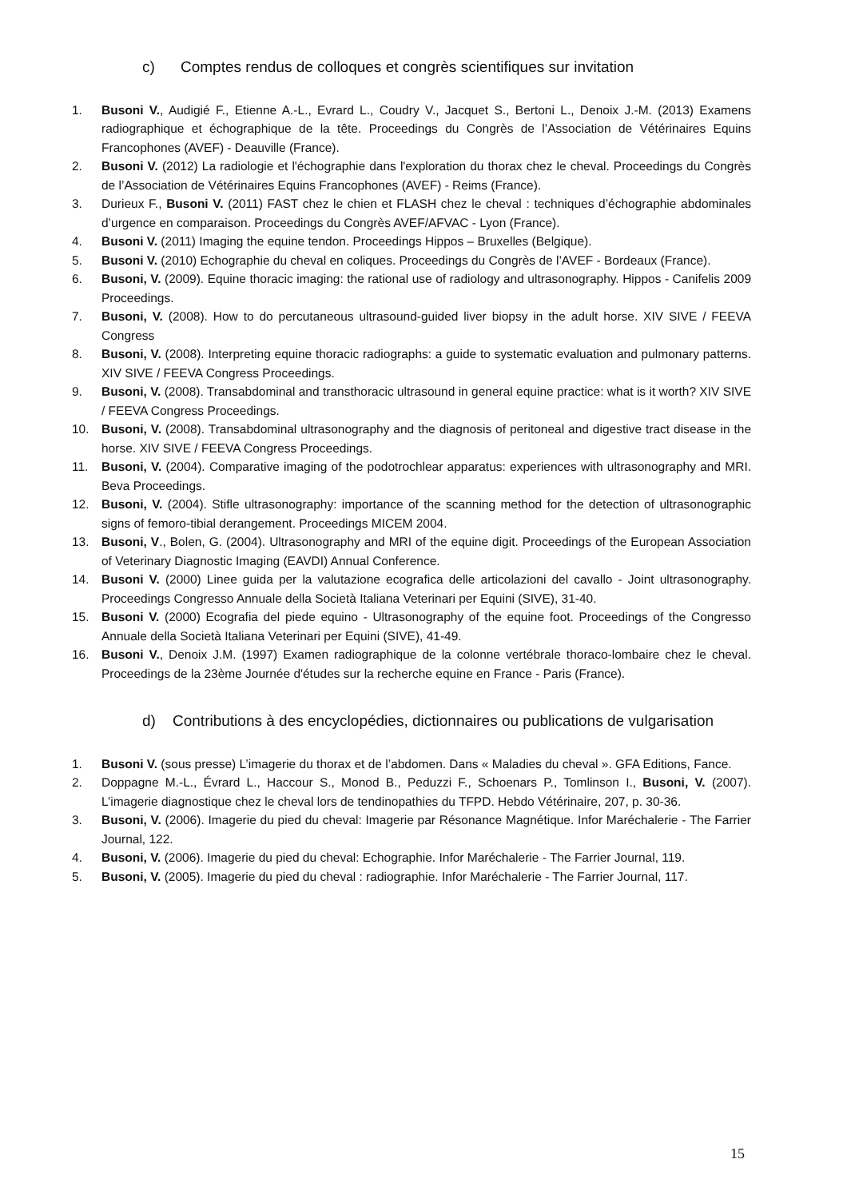c) Comptes rendus de colloques et congrès scientifiques sur invitation
1. Busoni V., Audigié F., Etienne A.-L., Evrard L., Coudry V., Jacquet S., Bertoni L., Denoix J.-M. (2013) Examens radiographique et échographique de la tête. Proceedings du Congrès de l’Association de Vétérinaires Equins Francophones (AVEF) - Deauville (France).
2. Busoni V. (2012) La radiologie et l'échographie dans l'exploration du thorax chez le cheval. Proceedings du Congrès de l’Association de Vétérinaires Equins Francophones (AVEF) - Reims (France).
3. Durieux F., Busoni V. (2011) FAST chez le chien et FLASH chez le cheval : techniques d’échographie abdominales d’urgence en comparaison. Proceedings du Congrès AVEF/AFVAC - Lyon (France).
4. Busoni V. (2011) Imaging the equine tendon. Proceedings Hippos – Bruxelles (Belgique).
5. Busoni V. (2010) Echographie du cheval en coliques. Proceedings du Congrès de l’AVEF - Bordeaux (France).
6. Busoni, V. (2009). Equine thoracic imaging: the rational use of radiology and ultrasonography. Hippos - Canifelis 2009 Proceedings.
7. Busoni, V. (2008). How to do percutaneous ultrasound-guided liver biopsy in the adult horse. XIV SIVE / FEEVA Congress
8. Busoni, V. (2008). Interpreting equine thoracic radiographs: a guide to systematic evaluation and pulmonary patterns. XIV SIVE / FEEVA Congress Proceedings.
9. Busoni, V. (2008). Transabdominal and transthoracic ultrasound in general equine practice: what is it worth? XIV SIVE / FEEVA Congress Proceedings.
10. Busoni, V. (2008). Transabdominal ultrasonography and the diagnosis of peritoneal and digestive tract disease in the horse. XIV SIVE / FEEVA Congress Proceedings.
11. Busoni, V. (2004). Comparative imaging of the podotrochlear apparatus: experiences with ultrasonography and MRI. Beva Proceedings.
12. Busoni, V. (2004). Stifle ultrasonography: importance of the scanning method for the detection of ultrasonographic signs of femoro-tibial derangement. Proceedings MICEM 2004.
13. Busoni, V., Bolen, G. (2004). Ultrasonography and MRI of the equine digit. Proceedings of the European Association of Veterinary Diagnostic Imaging (EAVDI) Annual Conference.
14. Busoni V. (2000) Linee guida per la valutazione ecografica delle articolazioni del cavallo - Joint ultrasonography. Proceedings Congresso Annuale della Società Italiana Veterinari per Equini (SIVE), 31-40.
15. Busoni V. (2000) Ecografia del piede equino - Ultrasonography of the equine foot. Proceedings of the Congresso Annuale della Società Italiana Veterinari per Equini (SIVE), 41-49.
16. Busoni V., Denoix J.M. (1997) Examen radiographique de la colonne vertébrale thoraco-lombaire chez le cheval. Proceedings de la 23ème Journée d'études sur la recherche equine en France - Paris (France).
d) Contributions à des encyclopédies, dictionnaires ou publications de vulgarisation
1. Busoni V. (sous presse) L’imagerie du thorax et de l’abdomen. Dans « Maladies du cheval ». GFA Editions, Fance.
2. Doppagne M.-L., Évrard L., Haccour S., Monod B., Peduzzi F., Schoenars P., Tomlinson I., Busoni, V. (2007). L’imagerie diagnostique chez le cheval lors de tendinopathies du TFPD. Hebdo Vétérinaire, 207, p. 30-36.
3. Busoni, V. (2006). Imagerie du pied du cheval: Imagerie par Résonance Magnétique. Infor Maréchalerie - The Farrier Journal, 122.
4. Busoni, V. (2006). Imagerie du pied du cheval: Echographie. Infor Maréchalerie - The Farrier Journal, 119.
5. Busoni, V. (2005). Imagerie du pied du cheval : radiographie. Infor Maréchalerie - The Farrier Journal, 117.
15